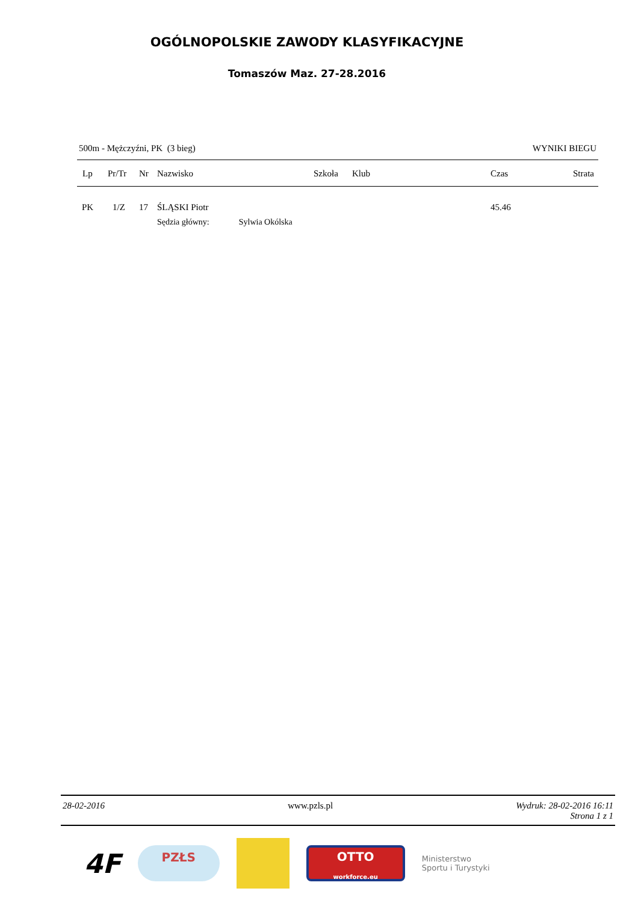OGÓLNOPOLSKIE ZAWODY KLASYFIKACYJNE
Tomaszów Maz. 27-28.2016
500m - Mężczyźni, PK (3 bieg) WYNIKI BIEGU
| Lp | Pr/Tr | Nr | Nazwisko | Szkoła | Klub | Czas | Strata |
| --- | --- | --- | --- | --- | --- | --- | --- |
| PK | 1/Z | 17 | ŚLĄSKI Piotr | | | 45.46 | |
| | | | Sędzia główny: Sylwia Okólska | | | | |
28-02-2016 www.pzls.pl Wydruk: 28-02-2016 16:11
Strona 1 z 1
4F
PZŁS
OTTO
workforce.eu
Ministerstwo
Sportu i Turystyki